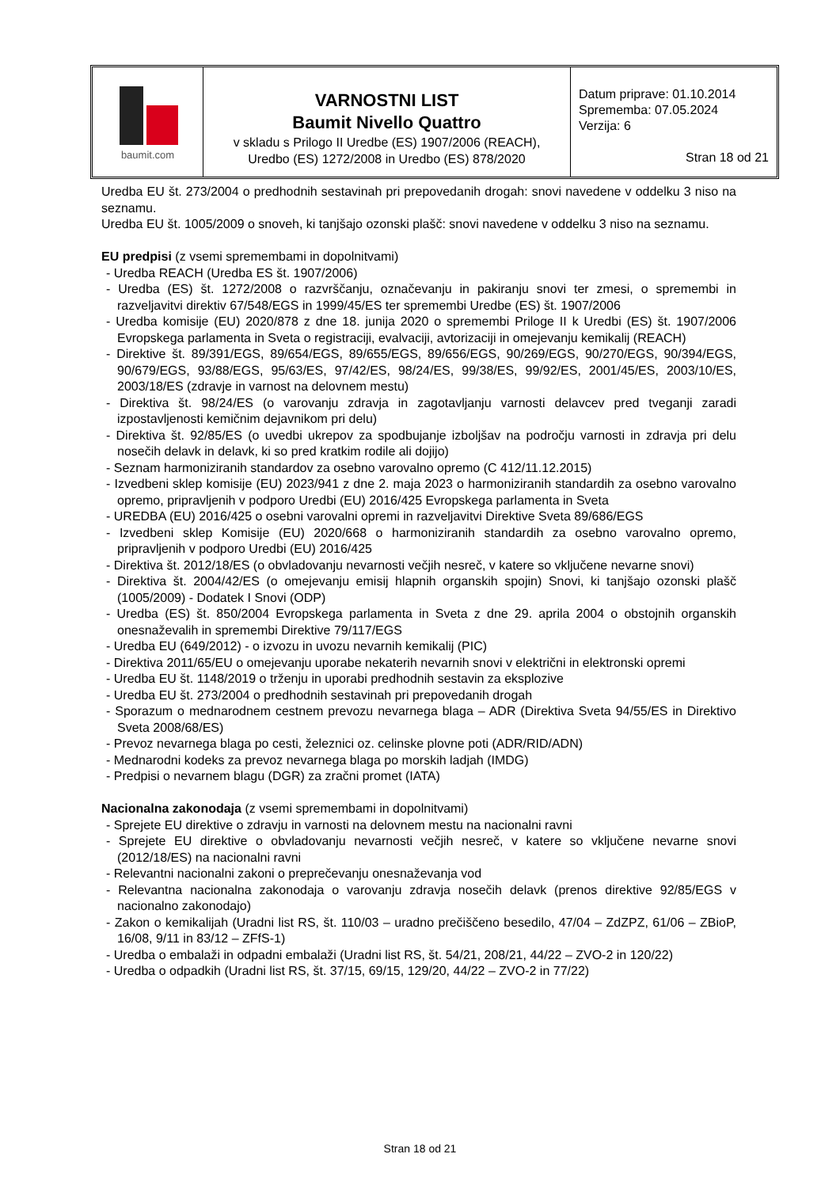baumit.com
VARNOSTNI LIST
Baumit Nivello Quattro
v skladu s Prilogo II Uredbe (ES) 1907/2006 (REACH),
Uredbo (ES) 1272/2008 in Uredbo (ES) 878/2020
Datum priprave: 01.10.2014
Sprememba: 07.05.2024
Verzija: 6
Stran 18 od 21
Uredba EU št. 273/2004 o predhodnih sestavinah pri prepovedanih drogah: snovi navedene v oddelku 3 niso na seznamu.
Uredba EU št. 1005/2009 o snoveh, ki tanjšajo ozonski plašč: snovi navedene v oddelku 3 niso na seznamu.
EU predpisi (z vsemi spremembami in dopolnitvami)
- Uredba REACH (Uredba ES št. 1907/2006)
- Uredba (ES) št. 1272/2008 o razvrščanju, označevanju in pakiranju snovi ter zmesi, o spremembi in razveljavitvi direktiv 67/548/EGS in 1999/45/ES ter spremembi Uredbe (ES) št. 1907/2006
- Uredba komisije (EU) 2020/878 z dne 18. junija 2020 o spremembi Priloge II k Uredbi (ES) št. 1907/2006 Evropskega parlamenta in Sveta o registraciji, evalvaciji, avtorizaciji in omejevanju kemikalij (REACH)
- Direktive št. 89/391/EGS, 89/654/EGS, 89/655/EGS, 89/656/EGS, 90/269/EGS, 90/270/EGS, 90/394/EGS, 90/679/EGS, 93/88/EGS, 95/63/ES, 97/42/ES, 98/24/ES, 99/38/ES, 99/92/ES, 2001/45/ES, 2003/10/ES, 2003/18/ES (zdravje in varnost na delovnem mestu)
- Direktiva št. 98/24/ES (o varovanju zdravja in zagotavljanju varnosti delavcev pred tveganji zaradi izpostavljenosti kemičnim dejavnikom pri delu)
- Direktiva št. 92/85/ES (o uvedbi ukrepov za spodbujanje izboljšav na področju varnosti in zdravja pri delu nosečih delavk in delavk, ki so pred kratkim rodile ali dojijo)
- Seznam harmoniziranih standardov za osebno varovalno opremo (C 412/11.12.2015)
- Izvedbeni sklep komisije (EU) 2023/941 z dne 2. maja 2023 o harmoniziranih standardih za osebno varovalno opremo, pripravljenih v podporo Uredbi (EU) 2016/425 Evropskega parlamenta in Sveta
- UREDBA (EU) 2016/425 o osebni varovalni opremi in razveljavitvi Direktive Sveta 89/686/EGS
- Izvedbeni sklep Komisije (EU) 2020/668 o harmoniziranih standardih za osebno varovalno opremo, pripravljenih v podporo Uredbi (EU) 2016/425
- Direktiva št. 2012/18/ES (o obvladovanju nevarnosti večjih nesreč, v katere so vključene nevarne snovi)
- Direktiva št. 2004/42/ES (o omejevanju emisij hlapnih organskih spojin) Snovi, ki tanjšajo ozonski plašč (1005/2009) - Dodatek I Snovi (ODP)
- Uredba (ES) št. 850/2004 Evropskega parlamenta in Sveta z dne 29. aprila 2004 o obstojnih organskih onesnaževalih in spremembi Direktive 79/117/EGS
- Uredba EU (649/2012) - o izvozu in uvozu nevarnih kemikalij (PIC)
- Direktiva 2011/65/EU o omejevanju uporabe nekaterih nevarnih snovi v električni in elektronski opremi
- Uredba EU št. 1148/2019 o trženju in uporabi predhodnih sestavin za eksplozive
- Uredba EU št. 273/2004 o predhodnih sestavinah pri prepovedanih drogah
- Sporazum o mednarodnem cestnem prevozu nevarnega blaga – ADR (Direktiva Sveta 94/55/ES in Direktivo Sveta 2008/68/ES)
- Prevoz nevarnega blaga po cesti, železnici oz. celinske plovne poti (ADR/RID/ADN)
- Mednarodni kodeks za prevoz nevarnega blaga po morskih ladjah (IMDG)
- Predpisi o nevarnem blagu (DGR) za zračni promet (IATA)
Nacionalna zakonodaja (z vsemi spremembami in dopolnitvami)
- Sprejete EU direktive o zdravju in varnosti na delovnem mestu na nacionalni ravni
- Sprejete EU direktive o obvladovanju nevarnosti večjih nesreč, v katere so vključene nevarne snovi (2012/18/ES) na nacionalni ravni
- Relevantni nacionalni zakoni o preprečevanju onesnaževanja vod
- Relevantna nacionalna zakonodaja o varovanju zdravja nosečih delavk (prenos direktive 92/85/EGS v nacionalno zakonodajo)
- Zakon o kemikalijah (Uradni list RS, št. 110/03 – uradno prečiščeno besedilo, 47/04 – ZdZPZ, 61/06 – ZBioP, 16/08, 9/11 in 83/12 – ZFfS-1)
- Uredba o embalaži in odpadni embalaži (Uradni list RS, št. 54/21, 208/21, 44/22 – ZVO-2 in 120/22)
- Uredba o odpadkih (Uradni list RS, št. 37/15, 69/15, 129/20, 44/22 – ZVO-2 in 77/22)
Stran 18 od 21